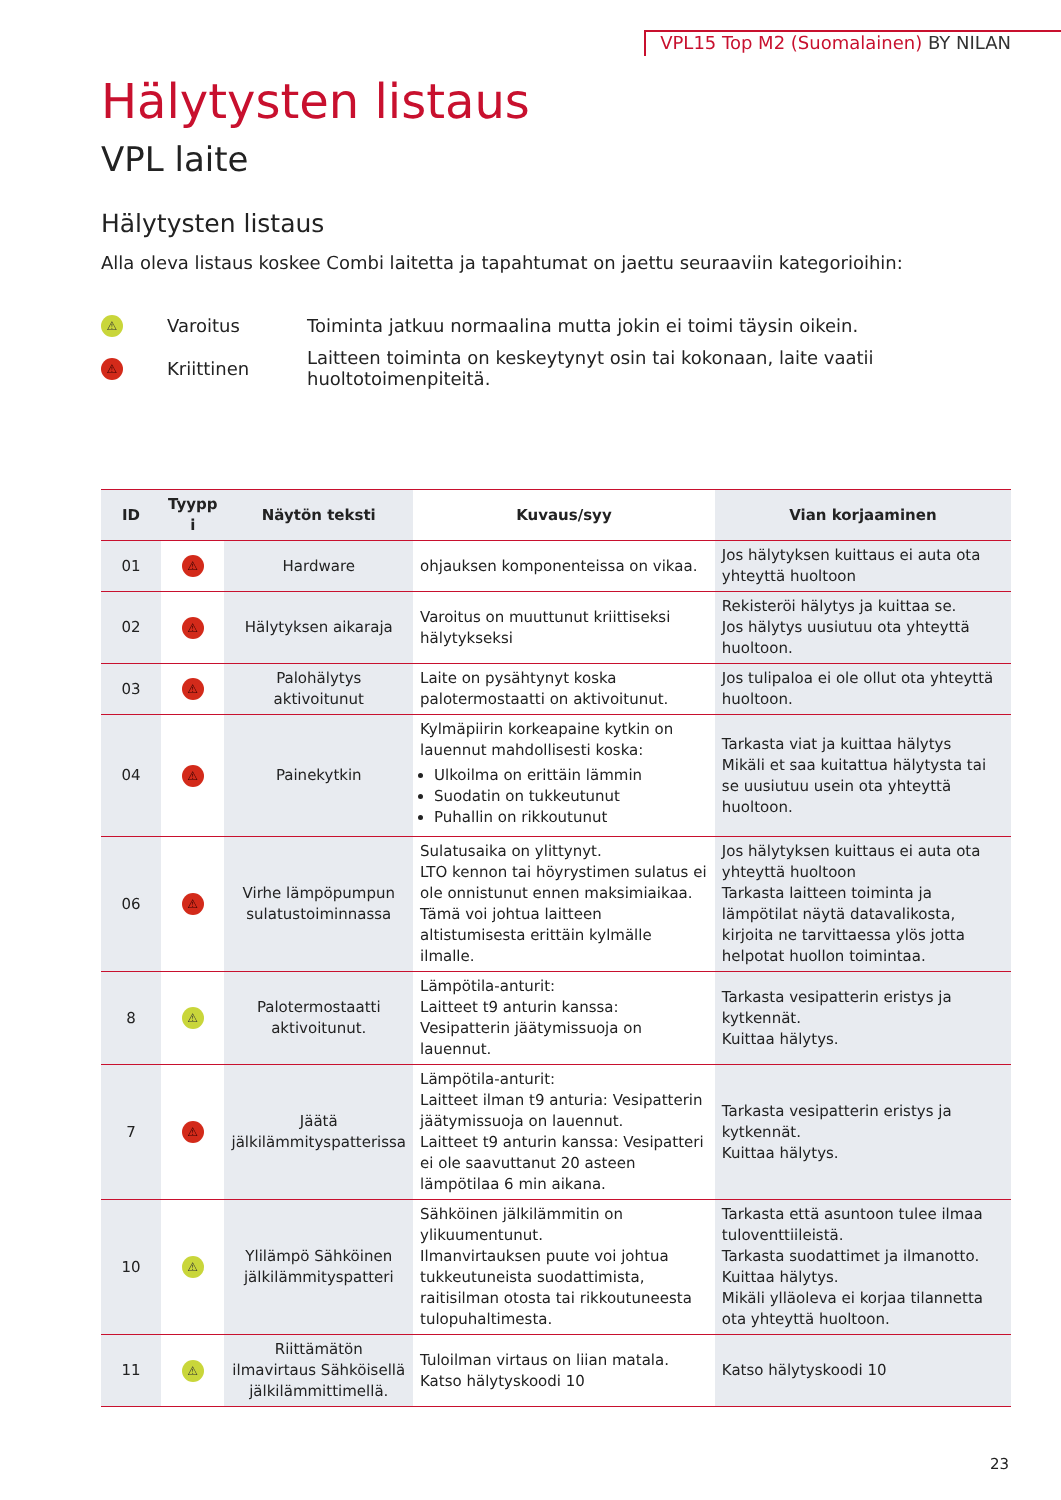VPL15 Top M2 (Suomalainen) BY NILAN
Hälytysten listaus
VPL laite
Hälytysten listaus
Alla oleva listaus koskee Combi laitetta ja tapahtumat on jaettu seuraaviin kategorioihin:
⚠
Varoitus
Toiminta jatkuu normaalina mutta jokin ei toimi täysin oikein.
⚠
Kriittinen
Laitteen toiminta on keskeytynyt osin tai kokonaan, laite vaatii huoltotoimenpiteitä.
| ID | Tyypp i | Näytön teksti | Kuvaus/syy | Vian korjaaminen |
| --- | --- | --- | --- | --- |
| 01 | ⚠ | Hardware | ohjauksen komponenteissa on vikaa. | Jos hälytyksen kuittaus ei auta ota yhteyttä huoltoon |
| 02 | ⚠ | Hälytyksen aikaraja | Varoitus on muuttunut kriittiseksi hälytykseksi | Rekisteröi hälytys ja kuittaa se. Jos hälytys uusiutuu ota yhteyttä huoltoon. |
| 03 | ⚠ | Palohälytys aktivoitunut | Laite on pysähtynyt koska palotermostaatti on aktivoitunut. | Jos tulipaloa ei ole ollut ota yhteyttä huoltoon. |
| 04 | ⚠ | Painekytkin | Kylmäpiirin korkeapaine kytkin on lauennut mahdollisesti koska: Ulkoilma on erittäin lämmin Suodatin on tukkeutunut Puhallin on rikkoutunut | Tarkasta viat ja kuittaa hälytys Mikäli et saa kuitattua hälytysta tai se uusiutuu usein ota yhteyttä huoltoon. |
| 06 | ⚠ | Virhe lämpöpumpun sulatustoiminnassa | Sulatusaika on ylittynyt. LTO kennon tai höyrystimen sulatus ei ole onnistunut ennen maksimiaikaa. Tämä voi johtua laitteen altistumisesta erittäin kylmälle ilmalle. | Jos hälytyksen kuittaus ei auta ota yhteyttä huoltoon Tarkasta laitteen toiminta ja lämpötilat näytä datavalikosta, kirjoita ne tarvittaessa ylös jotta helpotat huollon toimintaa. |
| 8 | ⚠ | Palotermostaatti aktivoitunut. | Lämpötila-anturit: Laitteet t9 anturin kanssa: Vesipatterin jäätymissuoja on lauennut. | Tarkasta vesipatterin eristys ja kytkennät. Kuittaa hälytys. |
| 7 | ⚠ | Jäätä jälkilämmityspatterissa | Lämpötila-anturit: Laitteet ilman t9 anturia: Vesipatterin jäätymissuoja on lauennut. Laitteet t9 anturin kanssa: Vesipatteri ei ole saavuttanut 20 asteen lämpötilaa 6 min aikana. | Tarkasta vesipatterin eristys ja kytkennät. Kuittaa hälytys. |
| 10 | ⚠ | Ylilämpö Sähköinen jälkilämmityspatteri | Sähköinen jälkilämmitin on ylikuumentunut. Ilmanvirtauksen puute voi johtua tukkeutuneista suodattimista, raitisilman otosta tai rikkoutuneesta tulopuhaltimesta. | Tarkasta että asuntoon tulee ilmaa tuloventtiileistä. Tarkasta suodattimet ja ilmanotto. Kuittaa hälytys. Mikäli ylläoleva ei korjaa tilannetta ota yhteyttä huoltoon. |
| 11 | ⚠ | Riittämätön ilmavirtaus Sähköisellä jälkilämmittimellä. | Tuloilman virtaus on liian matala. Katso hälytyskoodi 10 | Katso hälytyskoodi 10 |
23